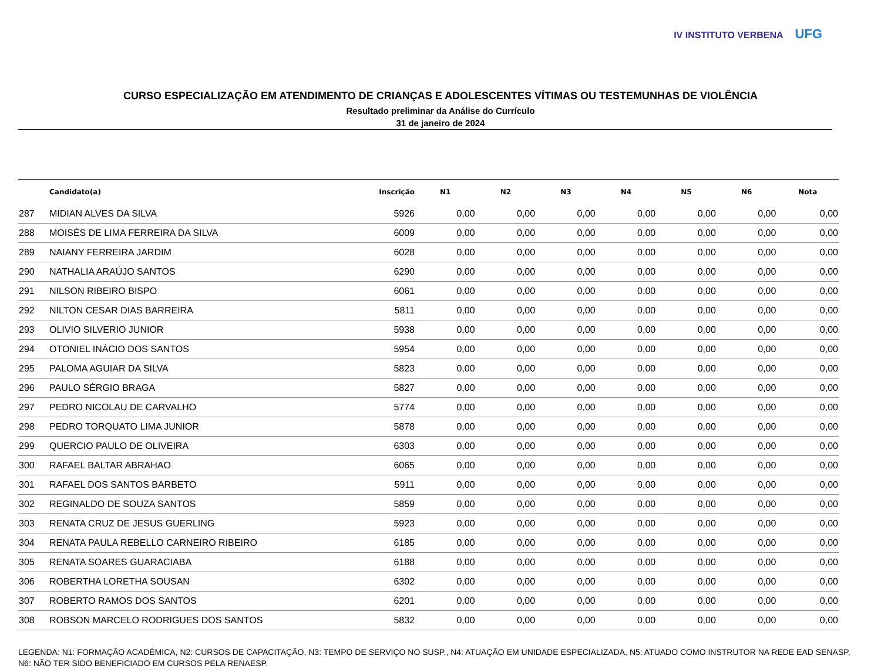IV INSTITUTO VERBENA UFG
CURSO ESPECIALIZAÇÃO EM ATENDIMENTO DE CRIANÇAS E ADOLESCENTES VÍTIMAS OU TESTEMUNHAS DE VIOLÊNCIA
Resultado preliminar da Análise do Currículo
31 de janeiro de 2024
| | Candidato(a) | Inscrição | N1 | N2 | N3 | N4 | N5 | N6 | Nota |
| --- | --- | --- | --- | --- | --- | --- | --- | --- | --- |
| 287 | MIDIAN ALVES DA SILVA | 5926 | 0,00 | 0,00 | 0,00 | 0,00 | 0,00 | 0,00 | 0,00 |
| 288 | MOISÉS DE LIMA FERREIRA DA SILVA | 6009 | 0,00 | 0,00 | 0,00 | 0,00 | 0,00 | 0,00 | 0,00 |
| 289 | NAIANY FERREIRA JARDIM | 6028 | 0,00 | 0,00 | 0,00 | 0,00 | 0,00 | 0,00 | 0,00 |
| 290 | NATHALIA ARAÚJO SANTOS | 6290 | 0,00 | 0,00 | 0,00 | 0,00 | 0,00 | 0,00 | 0,00 |
| 291 | NILSON RIBEIRO BISPO | 6061 | 0,00 | 0,00 | 0,00 | 0,00 | 0,00 | 0,00 | 0,00 |
| 292 | NILTON CESAR DIAS BARREIRA | 5811 | 0,00 | 0,00 | 0,00 | 0,00 | 0,00 | 0,00 | 0,00 |
| 293 | OLIVIO SILVERIO JUNIOR | 5938 | 0,00 | 0,00 | 0,00 | 0,00 | 0,00 | 0,00 | 0,00 |
| 294 | OTONIEL INÁCIO DOS SANTOS | 5954 | 0,00 | 0,00 | 0,00 | 0,00 | 0,00 | 0,00 | 0,00 |
| 295 | PALOMA AGUIAR DA SILVA | 5823 | 0,00 | 0,00 | 0,00 | 0,00 | 0,00 | 0,00 | 0,00 |
| 296 | PAULO SÉRGIO BRAGA | 5827 | 0,00 | 0,00 | 0,00 | 0,00 | 0,00 | 0,00 | 0,00 |
| 297 | PEDRO NICOLAU DE CARVALHO | 5774 | 0,00 | 0,00 | 0,00 | 0,00 | 0,00 | 0,00 | 0,00 |
| 298 | PEDRO TORQUATO LIMA JUNIOR | 5878 | 0,00 | 0,00 | 0,00 | 0,00 | 0,00 | 0,00 | 0,00 |
| 299 | QUERCIO PAULO DE OLIVEIRA | 6303 | 0,00 | 0,00 | 0,00 | 0,00 | 0,00 | 0,00 | 0,00 |
| 300 | RAFAEL BALTAR ABRAHAO | 6065 | 0,00 | 0,00 | 0,00 | 0,00 | 0,00 | 0,00 | 0,00 |
| 301 | RAFAEL DOS SANTOS BARBETO | 5911 | 0,00 | 0,00 | 0,00 | 0,00 | 0,00 | 0,00 | 0,00 |
| 302 | REGINALDO DE SOUZA SANTOS | 5859 | 0,00 | 0,00 | 0,00 | 0,00 | 0,00 | 0,00 | 0,00 |
| 303 | RENATA CRUZ DE JESUS GUERLING | 5923 | 0,00 | 0,00 | 0,00 | 0,00 | 0,00 | 0,00 | 0,00 |
| 304 | RENATA PAULA REBELLO CARNEIRO RIBEIRO | 6185 | 0,00 | 0,00 | 0,00 | 0,00 | 0,00 | 0,00 | 0,00 |
| 305 | RENATA SOARES GUARACIABA | 6188 | 0,00 | 0,00 | 0,00 | 0,00 | 0,00 | 0,00 | 0,00 |
| 306 | ROBERTHA LORETHA SOUSAN | 6302 | 0,00 | 0,00 | 0,00 | 0,00 | 0,00 | 0,00 | 0,00 |
| 307 | ROBERTO RAMOS DOS SANTOS | 6201 | 0,00 | 0,00 | 0,00 | 0,00 | 0,00 | 0,00 | 0,00 |
| 308 | ROBSON MARCELO RODRIGUES DOS SANTOS | 5832 | 0,00 | 0,00 | 0,00 | 0,00 | 0,00 | 0,00 | 0,00 |
LEGENDA: N1: FORMAÇÃO ACADÊMICA, N2: CURSOS DE CAPACITAÇÃO, N3: TEMPO DE SERVIÇO NO SUSP., N4: ATUAÇÃO EM UNIDADE ESPECIALIZADA, N5: ATUADO COMO INSTRUTOR NA REDE EAD SENASP, N6: NÃO TER SIDO BENEFICIADO EM CURSOS PELA RENAESP.